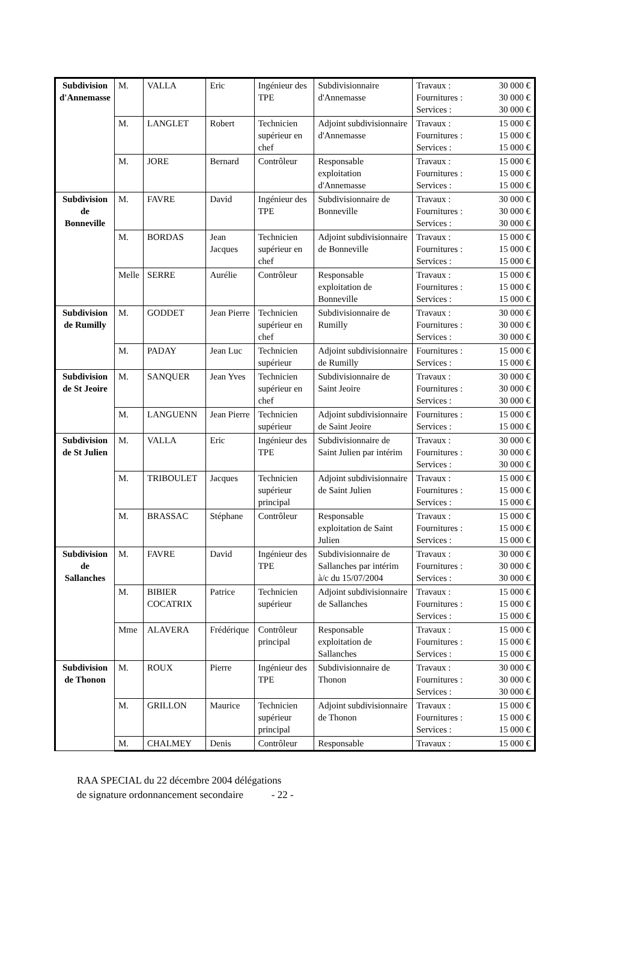| Subdivision d'Annemasse | M. | VALLA | Eric | Ingénieur des TPE | Subdivisionnaire d'Annemasse | Travaux : 30 000 € Fournitures : 30 000 € Services : 30 000 € |
| | M. | LANGLET | Robert | Technicien supérieur en chef | Adjoint subdivisionnaire d'Annemasse | Travaux : 15 000 € Fournitures : 15 000 € Services : 15 000 € |
| | M. | JORE | Bernard | Contrôleur | Responsable exploitation d'Annemasse | Travaux : 15 000 € Fournitures : 15 000 € Services : 15 000 € |
| Subdivision de Bonneville | M. | FAVRE | David | Ingénieur des TPE | Subdivisionnaire de Bonneville | Travaux : 30 000 € Fournitures : 30 000 € Services : 30 000 € |
| | M. | BORDAS | Jean Jacques | Technicien supérieur en chef | Adjoint subdivisionnaire de Bonneville | Travaux : 15 000 € Fournitures : 15 000 € Services : 15 000 € |
| | Melle | SERRE | Aurélie | Contrôleur | Responsable exploitation de Bonneville | Travaux : 15 000 € Fournitures : 15 000 € Services : 15 000 € |
| Subdivision de Rumilly | M. | GODDET | Jean Pierre | Technicien supérieur en chef | Subdivisionnaire de Rumilly | Travaux : 30 000 € Fournitures : 30 000 € Services : 30 000 € |
| | M. | PADAY | Jean Luc | Technicien supérieur | Adjoint subdivisionnaire de Rumilly | Fournitures : 15 000 € Services : 15 000 € |
| Subdivision de St Jeoire | M. | SANQUER | Jean Yves | Technicien supérieur en chef | Subdivisionnaire de Saint Jeoire | Travaux : 30 000 € Fournitures : 30 000 € Services : 30 000 € |
| | M. | LANGUENN | Jean Pierre | Technicien supérieur | Adjoint subdivisionnaire de Saint Jeoire | Fournitures : 15 000 € Services : 15 000 € |
| Subdivision de St Julien | M. | VALLA | Eric | Ingénieur des TPE | Subdivisionnaire de Saint Julien par intérim | Travaux : 30 000 € Fournitures : 30 000 € Services : 30 000 € |
| | M. | TRIBOULET | Jacques | Technicien supérieur principal | Adjoint subdivisionnaire de Saint Julien | Travaux : 15 000 € Fournitures : 15 000 € Services : 15 000 € |
| | M. | BRASSAC | Stéphane | Contrôleur | Responsable exploitation de Saint Julien | Travaux : 15 000 € Fournitures : 15 000 € Services : 15 000 € |
| Subdivision de Sallanches | M. | FAVRE | David | Ingénieur des TPE | Subdivisionnaire de Sallanches par intérim à/c du 15/07/2004 | Travaux : 30 000 € Fournitures : 30 000 € Services : 30 000 € |
| | M. | BIBIER COCATRIX | Patrice | Technicien supérieur | Adjoint subdivisionnaire de Sallanches | Travaux : 15 000 € Fournitures : 15 000 € Services : 15 000 € |
| | Mme | ALAVERA | Frédérique | Contrôleur principal | Responsable exploitation de Sallanches | Travaux : 15 000 € Fournitures : 15 000 € Services : 15 000 € |
| Subdivision de Thonon | M. | ROUX | Pierre | Ingénieur des TPE | Subdivisionnaire de Thonon | Travaux : 30 000 € Fournitures : 30 000 € Services : 30 000 € |
| | M. | GRILLON | Maurice | Technicien supérieur principal | Adjoint subdivisionnaire de Thonon | Travaux : 15 000 € Fournitures : 15 000 € Services : 15 000 € |
| | M. | CHALMEY | Denis | Contrôleur | Responsable | Travaux : 15 000 € |
RAA SPECIAL du 22 décembre 2004 délégations
de signature ordonnancement secondaire - 22 -